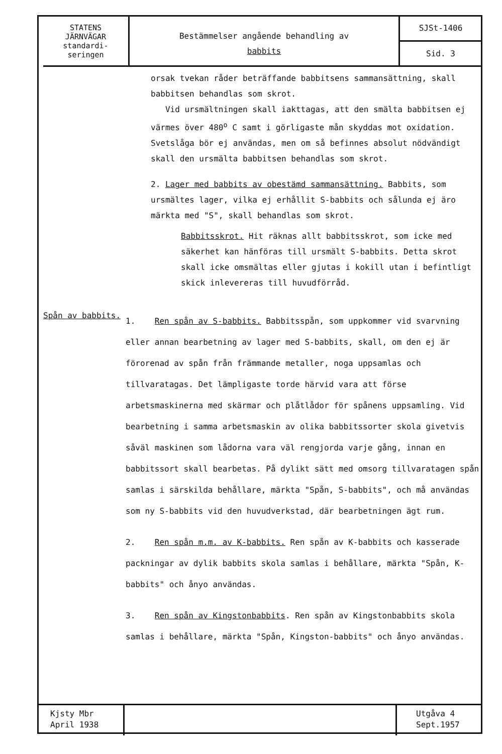STATENS
JÄRNVÄGAR
standardi-
seringen
Bestämmelser angående behandling av
babbits
SJSt-1406
Sid. 3
orsak tvekan råder beträffande babbitsens sammansättning, skall babbitsen behandlas som skrot.
Vid ursmältningen skall iakttagas, att den smälta babbitsen ej värmes över 480<sup>o</sup> C samt i görligaste mån skyddas mot oxidation. Svetslåga bör ej användas, men om så befinnes absolut nödvändigt skall den ursmälta babbitsen behandlas som skrot.
2. Lager med babbits av obestämd sammansättning. Babbits, som ursmältes lager, vilka ej erhållit S-babbits och sålunda ej äro märkta med "S", skall behandlas som skrot.
Babbitsskrot. Hit räknas allt babbitsskrot, som icke med säkerhet kan hänföras till ursmält S-babbits. Detta skrot skall icke omsmältas eller gjutas i kokill utan i befintligt skick inlevereras till huvudförråd.
Spån av babbits.
1. Ren spån av S-babbits. Babbitsspån, som uppkommer vid svarvning eller annan bearbetning av lager med S-babbits, skall, om den ej är förorenad av spån från främmande metaller, noga uppsamlas och tillvaratagas. Det lämpligaste torde härvid vara att förse arbetsmaskinerna med skärmar och plåtlådor för spånens uppsamling. Vid bearbetning i samma arbetsmaskin av olika babbitssorter skola givetvis såväl maskinen som lådorna vara väl rengjorda varje gång, innan en babbitssort skall bearbetas. På dylikt sätt med omsorg tillvaratagen spån samlas i särskilda behållare, märkta "Spån, S-babbits", och må användas som ny S-babbits vid den huvudverkstad, där bearbetningen ägt rum.
2. Ren spån m.m. av K-babbits. Ren spån av K-babbits och kasserade packningar av dylik babbits skola samlas i behållare, märkta "Spån, K-babbits" och ånyo användas.
3. Ren spån av Kingstonbabbits. Ren spån av Kingstonbabbits skola samlas i behållare, märkta "Spån, Kingston-babbits" och ånyo användas.
Kjsty Mbr
April 1938
Utgåva 4
Sept.1957